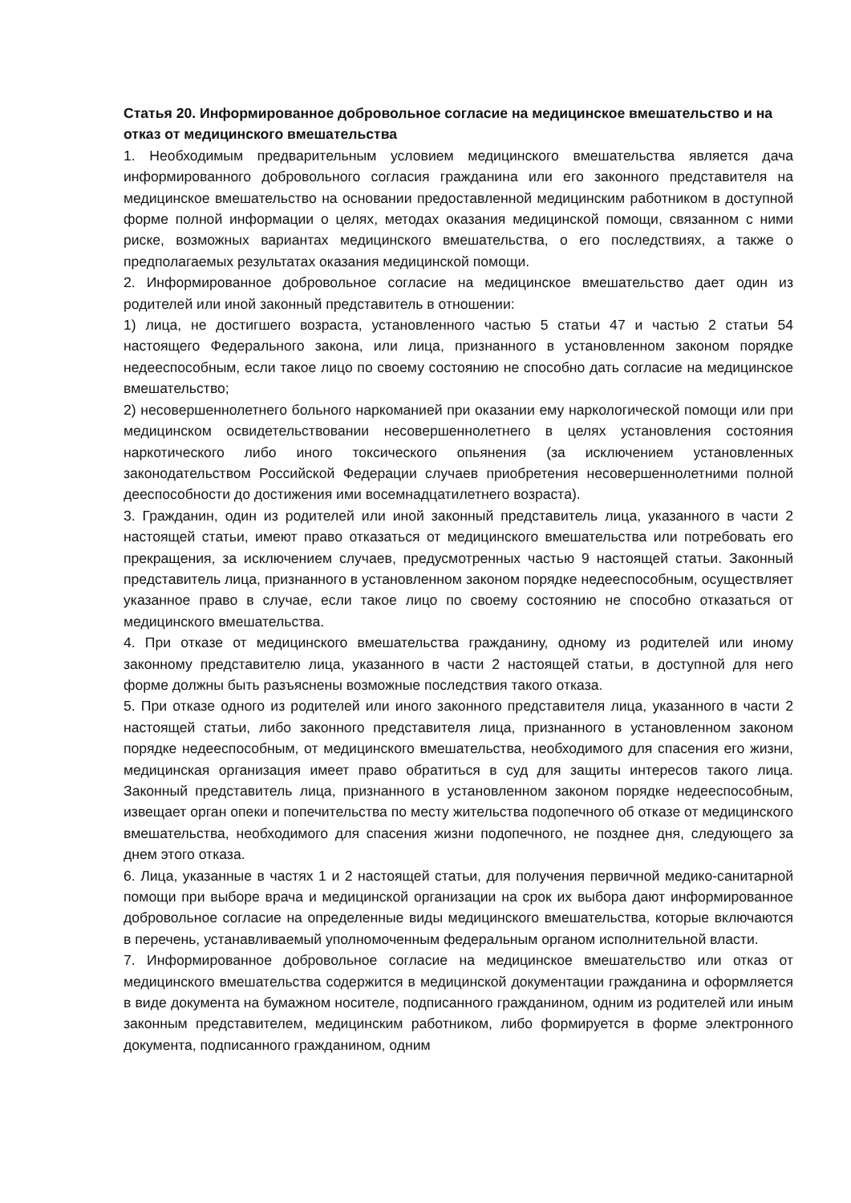Статья 20. Информированное добровольное согласие на медицинское вмешательство и на отказ от медицинского вмешательства
1. Необходимым предварительным условием медицинского вмешательства является дача информированного добровольного согласия гражданина или его законного представителя на медицинское вмешательство на основании предоставленной медицинским работником в доступной форме полной информации о целях, методах оказания медицинской помощи, связанном с ними риске, возможных вариантах медицинского вмешательства, о его последствиях, а также о предполагаемых результатах оказания медицинской помощи.
2. Информированное добровольное согласие на медицинское вмешательство дает один из родителей или иной законный представитель в отношении:
1) лица, не достигшего возраста, установленного частью 5 статьи 47 и частью 2 статьи 54 настоящего Федерального закона, или лица, признанного в установленном законом порядке недееспособным, если такое лицо по своему состоянию не способно дать согласие на медицинское вмешательство;
2) несовершеннолетнего больного наркоманией при оказании ему наркологической помощи или при медицинском освидетельствовании несовершеннолетнего в целях установления состояния наркотического либо иного токсического опьянения (за исключением установленных законодательством Российской Федерации случаев приобретения несовершеннолетними полной дееспособности до достижения ими восемнадцатилетнего возраста).
3. Гражданин, один из родителей или иной законный представитель лица, указанного в части 2 настоящей статьи, имеют право отказаться от медицинского вмешательства или потребовать его прекращения, за исключением случаев, предусмотренных частью 9 настоящей статьи. Законный представитель лица, признанного в установленном законом порядке недееспособным, осуществляет указанное право в случае, если такое лицо по своему состоянию не способно отказаться от медицинского вмешательства.
4. При отказе от медицинского вмешательства гражданину, одному из родителей или иному законному представителю лица, указанного в части 2 настоящей статьи, в доступной для него форме должны быть разъяснены возможные последствия такого отказа.
5. При отказе одного из родителей или иного законного представителя лица, указанного в части 2 настоящей статьи, либо законного представителя лица, признанного в установленном законом порядке недееспособным, от медицинского вмешательства, необходимого для спасения его жизни, медицинская организация имеет право обратиться в суд для защиты интересов такого лица. Законный представитель лица, признанного в установленном законом порядке недееспособным, извещает орган опеки и попечительства по месту жительства подопечного об отказе от медицинского вмешательства, необходимого для спасения жизни подопечного, не позднее дня, следующего за днем этого отказа.
6. Лица, указанные в частях 1 и 2 настоящей статьи, для получения первичной медико-санитарной помощи при выборе врача и медицинской организации на срок их выбора дают информированное добровольное согласие на определенные виды медицинского вмешательства, которые включаются в перечень, устанавливаемый уполномоченным федеральным органом исполнительной власти.
7. Информированное добровольное согласие на медицинское вмешательство или отказ от медицинского вмешательства содержится в медицинской документации гражданина и оформляется в виде документа на бумажном носителе, подписанного гражданином, одним из родителей или иным законным представителем, медицинским работником, либо формируется в форме электронного документа, подписанного гражданином, одним